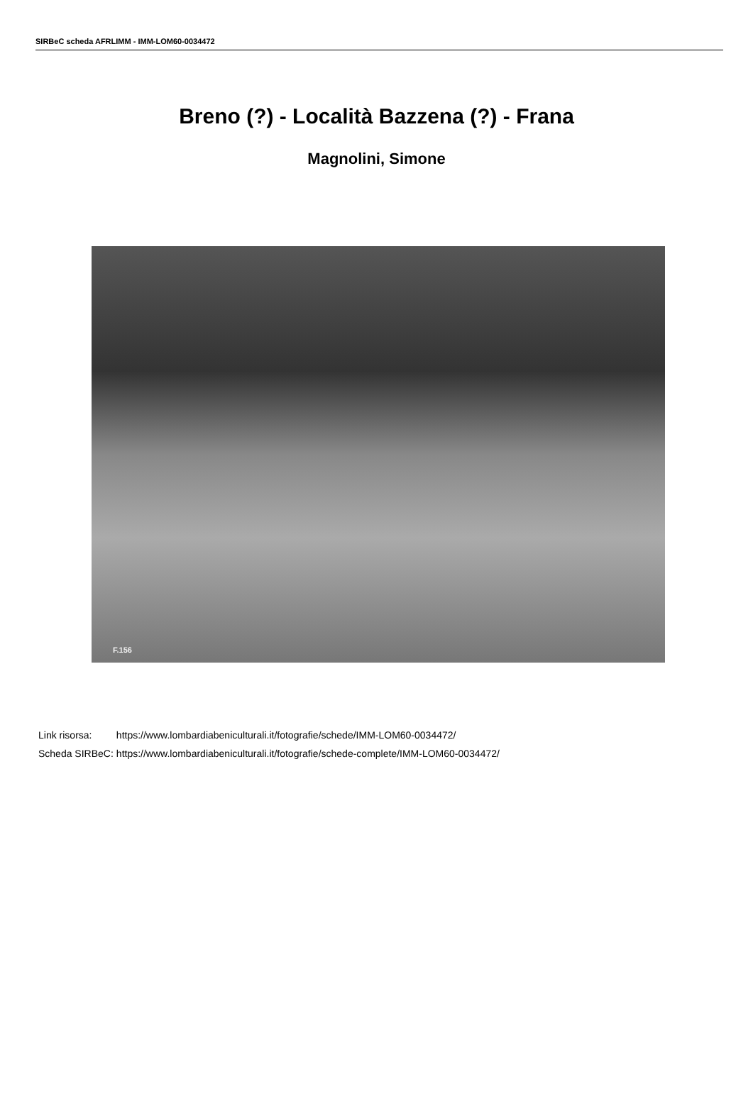SIRBeC scheda AFRLIMM - IMM-LOM60-0034472
Breno (?) - Località Bazzena (?) - Frana
Magnolini, Simone
F.156
| Link risorsa: | https://www.lombardiabeniculturali.it/fotografie/schede/IMM-LOM60-0034472/ |
| Scheda SIRBeC: | https://www.lombardiabeniculturali.it/fotografie/schede-complete/IMM-LOM60-0034472/ |